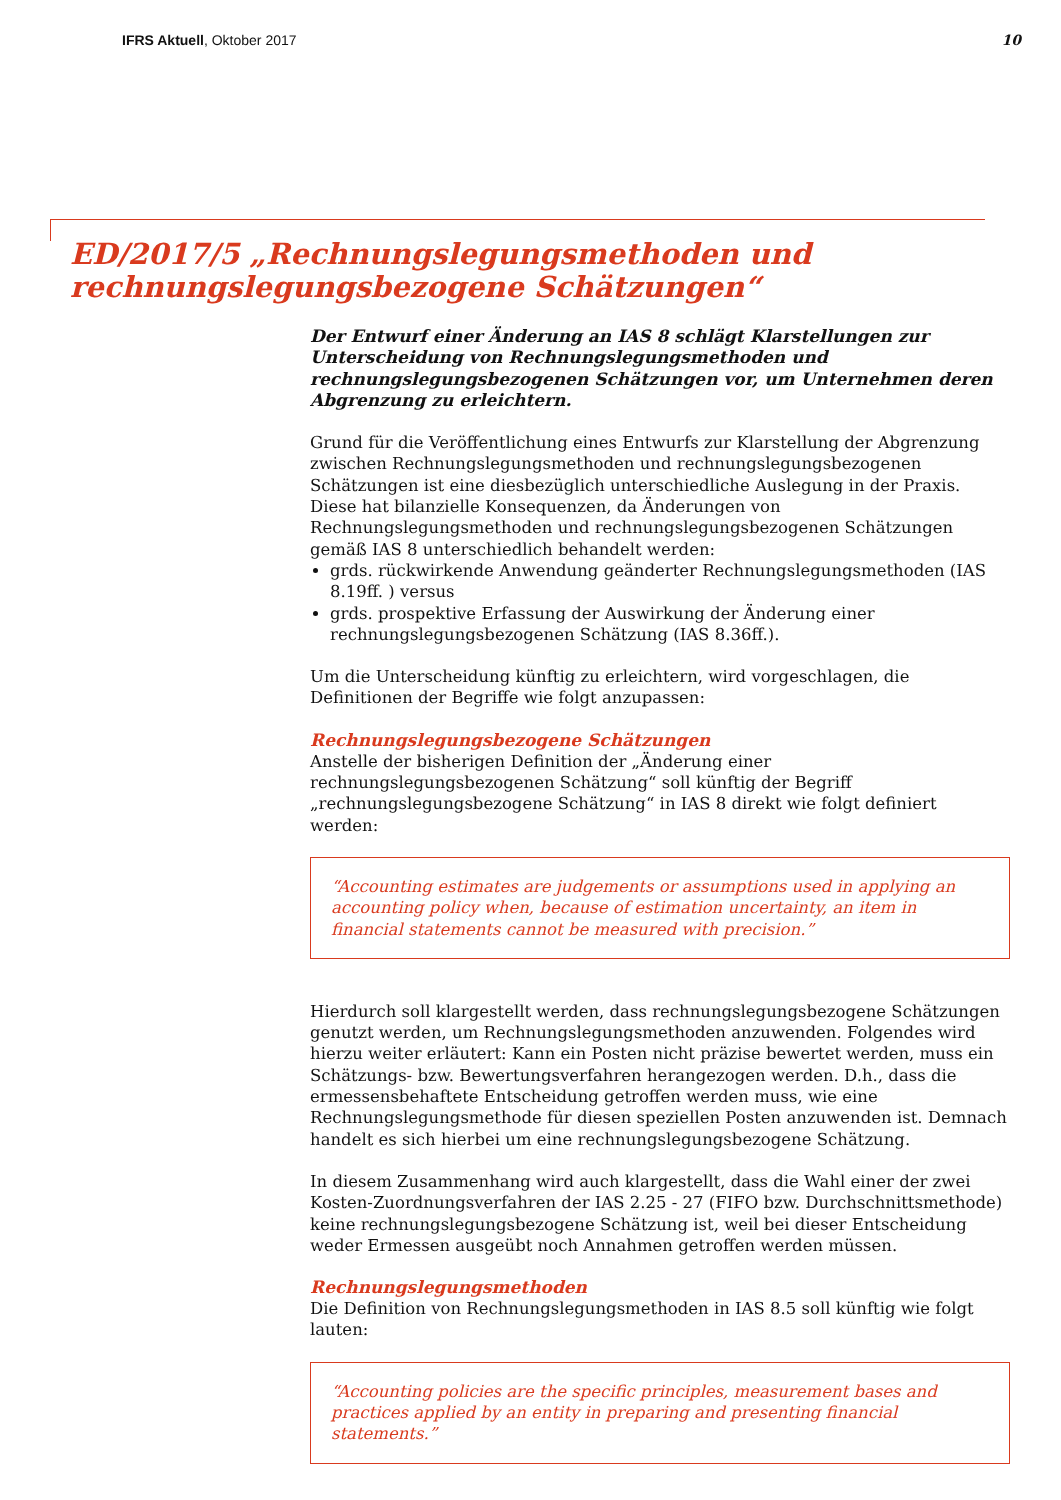IFRS Aktuell, Oktober 2017 10
ED/2017/5 „Rechnungslegungsmethoden und
rechnungslegungsbezogene Schätzungen“
Der Entwurf einer Änderung an IAS 8 schlägt Klarstellungen zur Unterscheidung von Rechnungslegungsmethoden und rechnungslegungsbezogenen Schätzungen vor, um Unternehmen deren Abgrenzung zu erleichtern.
Grund für die Veröffentlichung eines Entwurfs zur Klarstellung der Abgrenzung zwischen Rechnungslegungsmethoden und rechnungslegungsbezogenen Schätzungen ist eine diesbezüglich unterschiedliche Auslegung in der Praxis. Diese hat bilanzielle Konsequenzen, da Änderungen von Rechnungslegungsmethoden und rechnungslegungsbezogenen Schätzungen gemäß IAS 8 unterschiedlich behandelt werden:
grds. rückwirkende Anwendung geänderter Rechnungslegungsmethoden (IAS 8.19ff. ) versus
grds. prospektive Erfassung der Auswirkung der Änderung einer rechnungslegungsbezogenen Schätzung (IAS 8.36ff.).
Um die Unterscheidung künftig zu erleichtern, wird vorgeschlagen, die Definitionen der Begriffe wie folgt anzupassen:
Rechnungslegungsbezogene Schätzungen
Anstelle der bisherigen Definition der „Änderung einer rechnungslegungsbezogenen Schätzung“ soll künftig der Begriff „rechnungslegungsbezogene Schätzung“ in IAS 8 direkt wie folgt definiert werden:
“Accounting estimates are judgements or assumptions used in applying an accounting policy when, because of estimation uncertainty, an item in financial statements cannot be measured with precision.”
Hierdurch soll klargestellt werden, dass rechnungslegungsbezogene Schätzungen genutzt werden, um Rechnungslegungsmethoden anzuwenden. Folgendes wird hierzu weiter erläutert: Kann ein Posten nicht präzise bewertet werden, muss ein Schätzungs- bzw. Bewertungsverfahren herangezogen werden. D.h., dass die ermessensbehaftete Entscheidung getroffen werden muss, wie eine Rechnungslegungsmethode für diesen speziellen Posten anzuwenden ist. Demnach handelt es sich hierbei um eine rechnungslegungsbezogene Schätzung.
In diesem Zusammenhang wird auch klargestellt, dass die Wahl einer der zwei Kosten-Zuordnungsverfahren der IAS 2.25 - 27 (FIFO bzw. Durchschnittsmethode) keine rechnungslegungsbezogene Schätzung ist, weil bei dieser Entscheidung weder Ermessen ausgeübt noch Annahmen getroffen werden müssen.
Rechnungslegungsmethoden
Die Definition von Rechnungslegungsmethoden in IAS 8.5 soll künftig wie folgt lauten:
“Accounting policies are the specific principles, measurement bases and practices applied by an entity in preparing and presenting financial statements.”